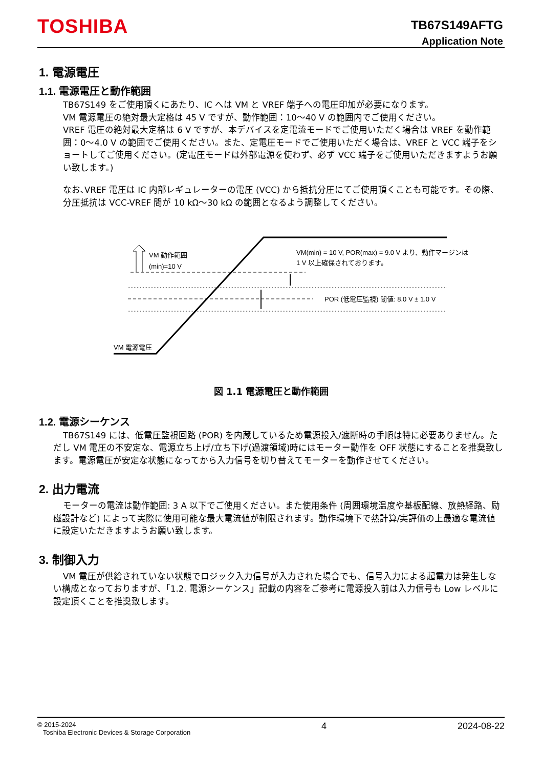TOSHIBA
TB67S149AFTG
Application Note
1. 電源電圧
1.1. 電源電圧と動作範囲
TB67S149 をご使用頂くにあたり、IC へは VM と VREF 端子への電圧印加が必要になります。
VM 電源電圧の絶対最大定格は 45 V ですが、動作範囲：10～40 V の範囲内でご使用ください。
VREF 電圧の絶対最大定格は 6 V ですが、本デバイスを定電流モードでご使用いただく場合は VREF を動作範囲：0～4.0 V の範囲でご使用ください。また、定電圧モードでご使用いただく場合は、VREF と VCC 端子をショートしてご使用ください。(定電圧モードは外部電源を使わず、必ず VCC 端子をご使用いただきますようお願い致します。)
なお､VREF 電圧は IC 内部レギュレーターの電圧 (VCC) から抵抗分圧にてご使用頂くことも可能です。その際、分圧抵抗は VCC-VREF 間が 10 kΩ～30 kΩ の範囲となるよう調整してください。
VM 動作範囲
(min)=10 V
VM(min) = 10 V, POR(max) = 9.0 V より、動作マージンは
1 V 以上確保されております。
POR (低電圧監視) 閾値: 8.0 V ± 1.0 V
VM 電源電圧
図 1.1 電源電圧と動作範囲
1.2. 電源シーケンス
TB67S149 には、低電圧監視回路 (POR) を内蔵しているため電源投入/遮断時の手順は特に必要ありません。ただし VM 電圧の不安定な、電源立ち上げ/立ち下げ(過渡領域)時にはモーター動作を OFF 状態にすることを推奨致します。電源電圧が安定な状態になってから入力信号を切り替えてモーターを動作させてください。
2. 出力電流
モーターの電流は動作範囲: 3 A 以下でご使用ください。また使用条件 (周囲環境温度や基板配線、放熱経路、励磁設計など) によって実際に使用可能な最大電流値が制限されます。動作環境下で熱計算/実評価の上最適な電流値に設定いただきますようお願い致します。
3. 制御入力
VM 電圧が供給されていない状態でロジック入力信号が入力された場合でも、信号入力による起電力は発生しない構成となっておりますが、「1.2. 電源シーケンス」記載の内容をご参考に電源投入前は入力信号も Low レベルに設定頂くことを推奨致します。
© 2015-2024
Toshiba Electronic Devices & Storage Corporation
4 2024-08-22